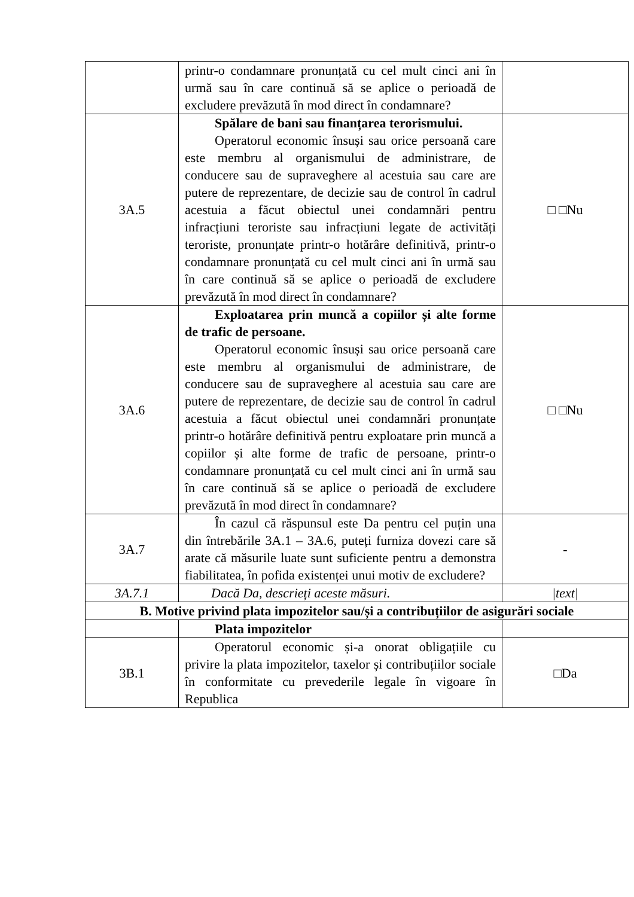| | printr-o condamnare pronunțată cu cel mult cinci ani în urmă sau în care continuă să se aplice o perioadă de excludere prevăzută în mod direct în condamnare? | |
| 3A.5 | Spălare de bani sau finanțarea terorismului. Operatorul economic însuși sau orice persoană care este membru al organismului de administrare, de conducere sau de supraveghere al acestuia sau care are putere de reprezentare, de decizie sau de control în cadrul acestuia a făcut obiectul unei condamnări pentru infracțiuni teroriste sau infracțiuni legate de activități teroriste, pronunțate printr-o hotărâre definitivă, printr-o condamnare pronunțată cu cel mult cinci ani în urmă sau în care continuă să se aplice o perioadă de excludere prevăzută în mod direct în condamnare? | □ □Nu |
| 3A.6 | Exploatarea prin muncă a copiilor și alte forme de trafic de persoane. Operatorul economic însuși sau orice persoană care este membru al organismului de administrare, de conducere sau de supraveghere al acestuia sau care are putere de reprezentare, de decizie sau de control în cadrul acestuia a făcut obiectul unei condamnări pronunțate printr-o hotărâre definitivă pentru exploatare prin muncă a copiilor și alte forme de trafic de persoane, printr-o condamnare pronunțată cu cel mult cinci ani în urmă sau în care continuă să se aplice o perioadă de excludere prevăzută în mod direct în condamnare? | □ □Nu |
| 3A.7 | În cazul că răspunsul este Da pentru cel puțin una din întrebările 3A.1 – 3A.6, puteți furniza dovezi care să arate că măsurile luate sunt suficiente pentru a demonstra fiabilitatea, în pofida existenței unui motiv de excludere? | - |
| 3A.7.1 | Dacă Da, descrieți aceste măsuri. | /text/ |
| B. Motive privind plata impozitelor sau/și a contribuțiilor de asigurări sociale | | |
| | Plata impozitelor | |
| 3B.1 | Operatorul economic și-a onorat obligațiile cu privire la plata impozitelor, taxelor și contribuțiilor sociale în conformitate cu prevederile legale în vigoare în Republica | □Da |